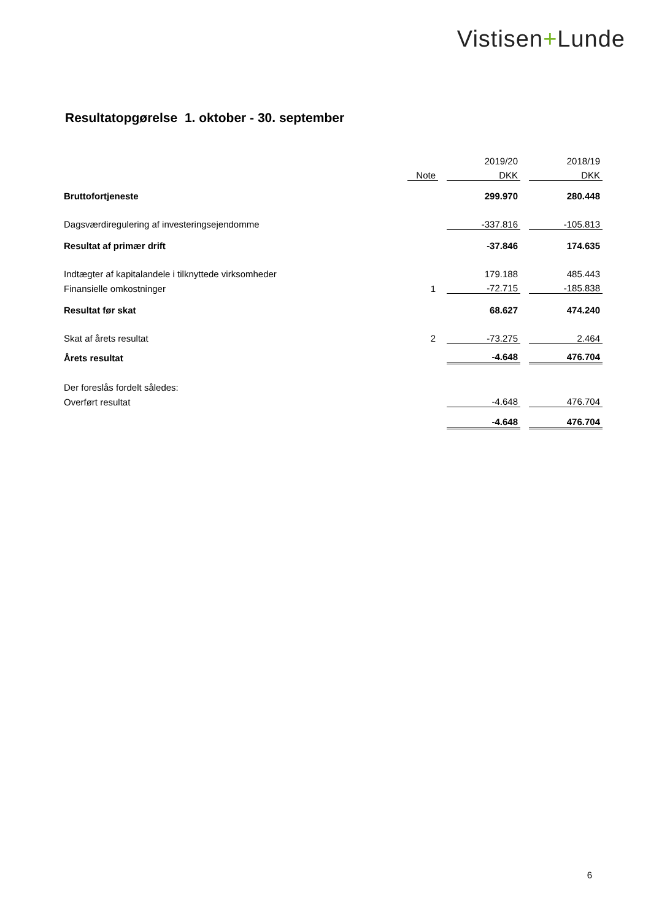Vistisen+Lunde
Resultatopgørelse 1. oktober - 30. september
| | | | 2019/20 | | 2018/19 |
| | Note | | DKK | | DKK |
| Bruttofortjeneste | | | 299.970 | | 280.448 |
| Dagsværdiregulering af investeringsejendomme | | | -337.816 | | -105.813 |
| Resultat af primær drift | | | -37.846 | | 174.635 |
| Indtægter af kapitalandele i tilknyttede virksomheder | | | 179.188 | | 485.443 |
| Finansielle omkostninger | 1 | | -72.715 | | -185.838 |
| Resultat før skat | | | 68.627 | | 474.240 |
| Skat af årets resultat | 2 | | -73.275 | | 2.464 |
| Årets resultat | | | -4.648 | | 476.704 |
| Der foreslås fordelt således: | | | | | |
| Overført resultat | | | -4.648 | | 476.704 |
| | | | -4.648 | | 476.704 |
6